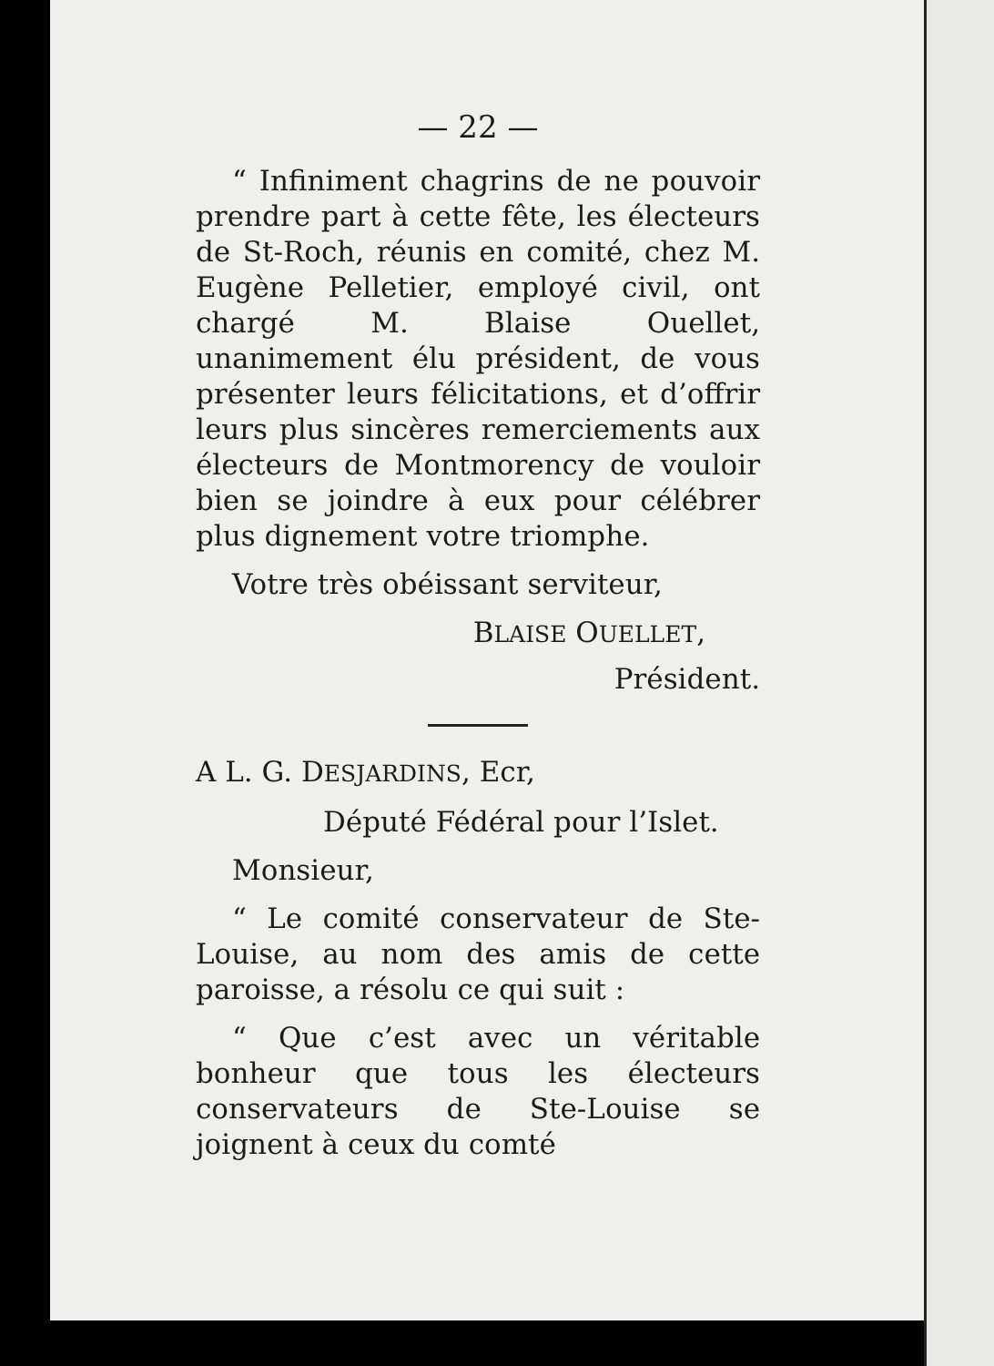— 22 —
“ Infiniment chagrins de ne pouvoir prendre part à cette fête, les électeurs de St-Roch, réunis en comité, chez M. Eugène Pelletier, employé civil, ont chargé M. Blaise Ouellet, unanimement élu président, de vous présenter leurs félicitations, et d’offrir leurs plus sincères remerciements aux électeurs de Montmorency de vouloir bien se joindre à eux pour célébrer plus dignement votre triomphe.
Votre très obéissant serviteur,
BLAISE OUELLET,
Président.
A L. G. DESJARDINS, Ecr,
Député Fédéral pour l’Islet.
Monsieur,
“ Le comité conservateur de Ste-Louise, au nom des amis de cette paroisse, a résolu ce qui suit :
“ Que c’est avec un véritable bonheur que tous les électeurs conservateurs de Ste-Louise se joignent à ceux du comté